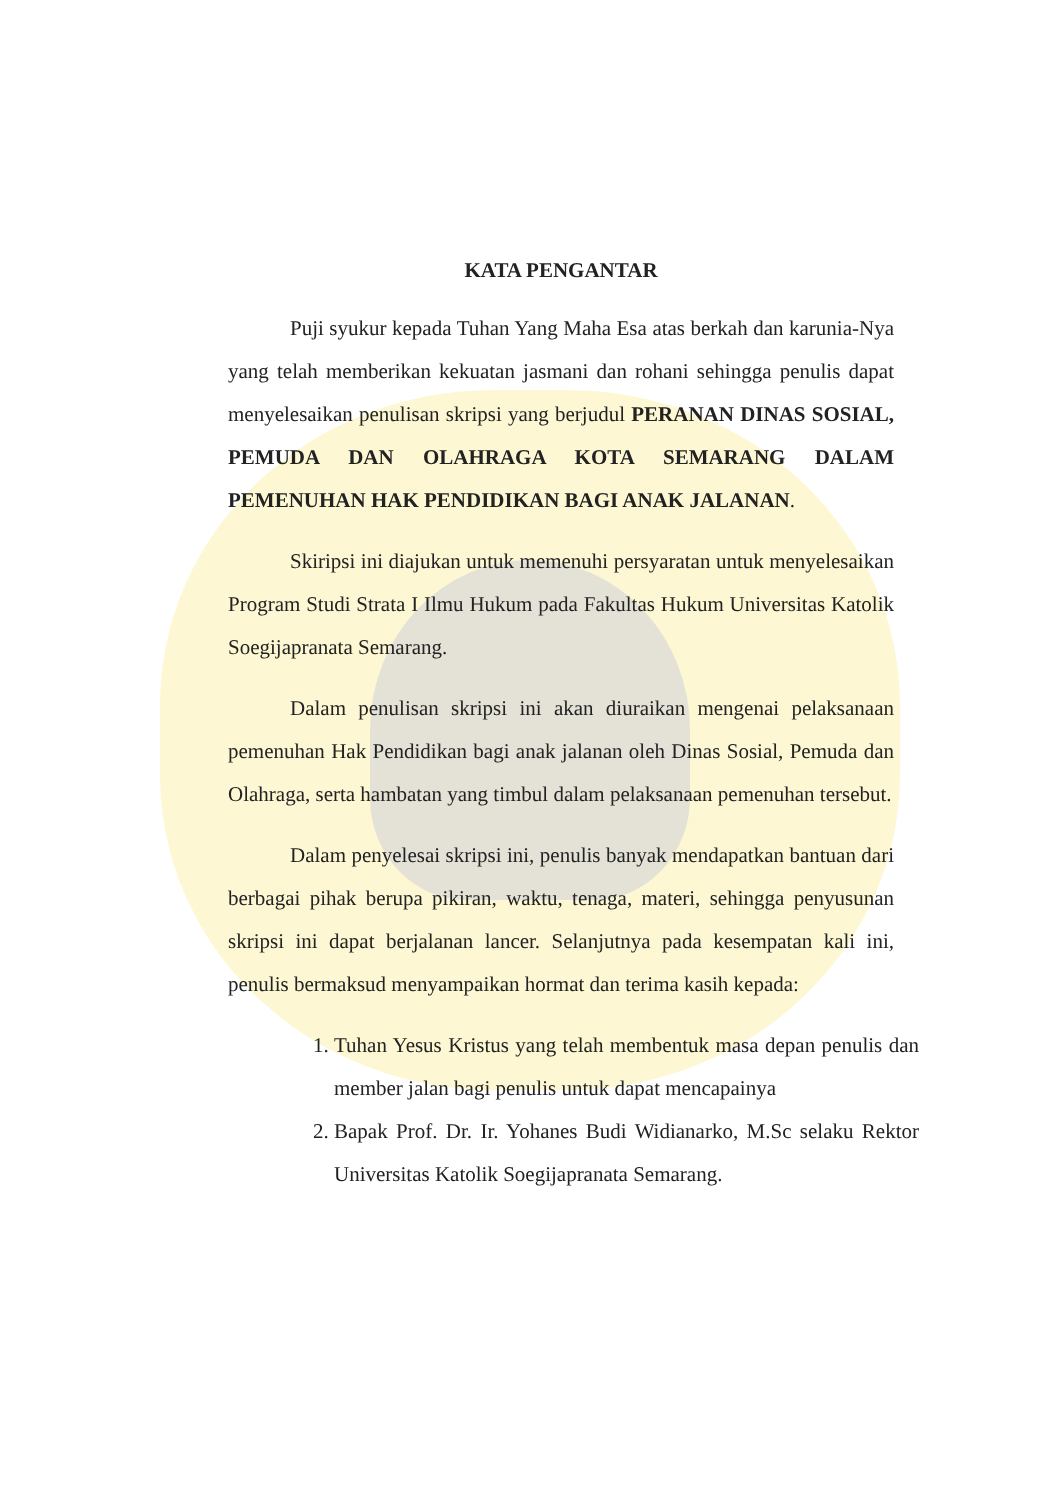KATA PENGANTAR
Puji syukur kepada Tuhan Yang Maha Esa atas berkah dan karunia-Nya yang telah memberikan kekuatan jasmani dan rohani sehingga penulis dapat menyelesaikan penulisan skripsi yang berjudul PERANAN DINAS SOSIAL, PEMUDA DAN OLAHRAGA KOTA SEMARANG DALAM PEMENUHAN HAK PENDIDIKAN BAGI ANAK JALANAN.
Skiripsi ini diajukan untuk memenuhi persyaratan untuk menyelesaikan Program Studi Strata I Ilmu Hukum pada Fakultas Hukum Universitas Katolik Soegijapranata Semarang.
Dalam penulisan skripsi ini akan diuraikan mengenai pelaksanaan pemenuhan Hak Pendidikan bagi anak jalanan oleh Dinas Sosial, Pemuda dan Olahraga, serta hambatan yang timbul dalam pelaksanaan pemenuhan tersebut.
Dalam penyelesai skripsi ini, penulis banyak mendapatkan bantuan dari berbagai pihak berupa pikiran, waktu, tenaga, materi, sehingga penyusunan skripsi ini dapat berjalanan lancer. Selanjutnya pada kesempatan kali ini, penulis bermaksud menyampaikan hormat dan terima kasih kepada:
1. Tuhan Yesus Kristus yang telah membentuk masa depan penulis dan member jalan bagi penulis untuk dapat mencapainya
2. Bapak Prof. Dr. Ir. Yohanes Budi Widianarko, M.Sc selaku Rektor Universitas Katolik Soegijapranata Semarang.